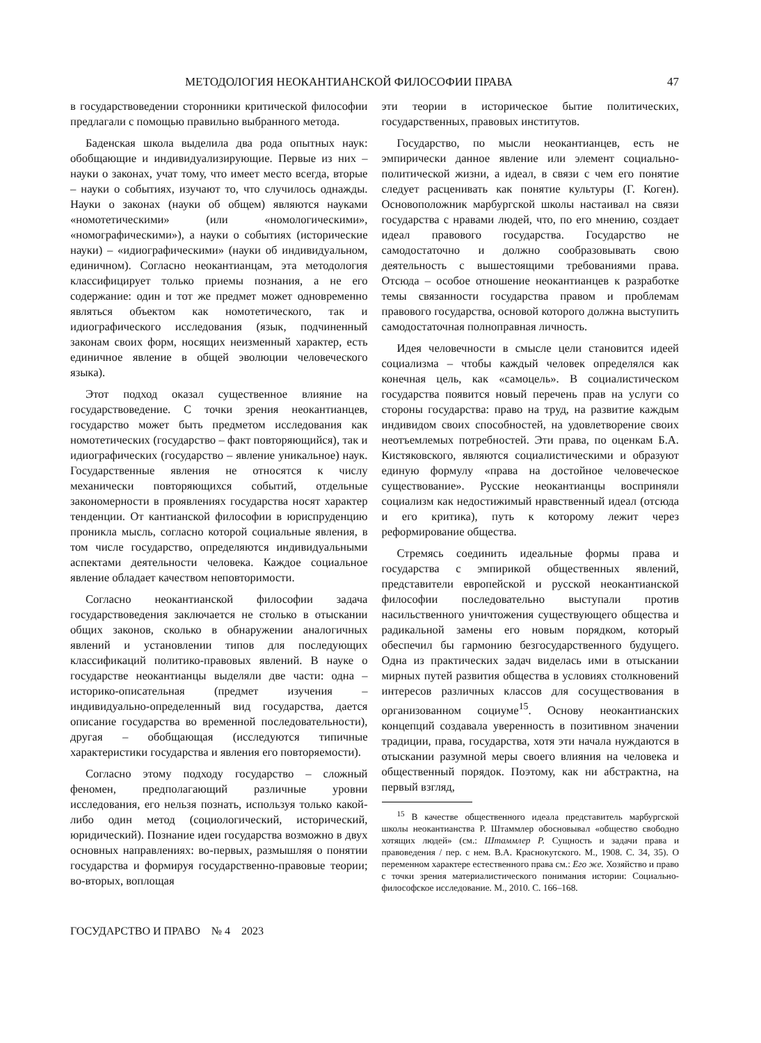МЕТОДОЛОГИЯ НЕОКАНТИАНСКОЙ ФИЛОСОФИИ ПРАВА 47
в государствоведении сторонники критической философии предлагали с помощью правильно выбранного метода.
Баденская школа выделила два рода опытных наук: обобщающие и индивидуализирующие. Первые из них – науки о законах, учат тому, что имеет место всегда, вторые – науки о событиях, изучают то, что случилось однажды. Науки о законах (науки об общем) являются науками «номотетическими» (или «номологическими», «номографическими»), а науки о событиях (исторические науки) – «идиографическими» (науки об индивидуальном, единичном). Согласно неокантианцам, эта методология классифицирует только приемы познания, а не его содержание: один и тот же предмет может одновременно являться объектом как номотетического, так и идиографического исследования (язык, подчиненный законам своих форм, носящих неизменный характер, есть единичное явление в общей эволюции человеческого языка).
Этот подход оказал существенное влияние на государствоведение. С точки зрения неокантианцев, государство может быть предметом исследования как номотетических (государство – факт повторяющийся), так и идиографических (государство – явление уникальное) наук. Государственные явления не относятся к числу механически повторяющихся событий, отдельные закономерности в проявлениях государства носят характер тенденции. От кантианской философии в юриспруденцию проникла мысль, согласно которой социальные явления, в том числе государство, определяются индивидуальными аспектами деятельности человека. Каждое социальное явление обладает качеством неповторимости.
Согласно неокантианской философии задача государствоведения заключается не столько в отыскании общих законов, сколько в обнаружении аналогичных явлений и установлении типов для последующих классификаций политико-правовых явлений. В науке о государстве неокантианцы выделяли две части: одна – историко-описательная (предмет изучения – индивидуально-определенный вид государства, дается описание государства во временной последовательности), другая – обобщающая (исследуются типичные характеристики государства и явления его повторяемости).
Согласно этому подходу государство – сложный феномен, предполагающий различные уровни исследования, его нельзя познать, используя только какой-либо один метод (социологический, исторический, юридический). Познание идеи государства возможно в двух основных направлениях: во-первых, размышляя о понятии государства и формируя государственно-правовые теории; во-вторых, воплощая
эти теории в историческое бытие политических, государственных, правовых институтов.
Государство, по мысли неокантианцев, есть не эмпирически данное явление или элемент социально-политической жизни, а идеал, в связи с чем его понятие следует расценивать как понятие культуры (Г. Коген). Основоположник марбургской школы настаивал на связи государства с нравами людей, что, по его мнению, создает идеал правового государства. Государство не самодостаточно и должно сообразовывать свою деятельность с вышестоящими требованиями права. Отсюда – особое отношение неокантианцев к разработке темы связанности государства правом и проблемам правового государства, основой которого должна выступить самодостаточная полноправная личность.
Идея человечности в смысле цели становится идеей социализма – чтобы каждый человек определялся как конечная цель, как «самоцель». В социалистическом государства появится новый перечень прав на услуги со стороны государства: право на труд, на развитие каждым индивидом своих способностей, на удовлетворение своих неотъемлемых потребностей. Эти права, по оценкам Б.А. Кистяковского, являются социалистическими и образуют единую формулу «права на достойное человеческое существование». Русские неокантианцы восприняли социализм как недостижимый нравственный идеал (отсюда и его критика), путь к которому лежит через реформирование общества.
Стремясь соединить идеальные формы права и государства с эмпирикой общественных явлений, представители европейской и русской неокантианской философии последовательно выступали против насильственного уничтожения существующего общества и радикальной замены его новым порядком, который обеспечил бы гармонию безгосударственного будущего. Одна из практических задач виделась ими в отыскании мирных путей развития общества в условиях столкновений интересов различных классов для сосуществования в организованном социуме<sup>15</sup>. Основу неокантианских концепций создавала уверенность в позитивном значении традиции, права, государства, хотя эти начала нуждаются в отыскании разумной меры своего влияния на человека и общественный порядок. Поэтому, как ни абстрактна, на первый взгляд,
<sup>15</sup> В качестве общественного идеала представитель марбургской школы неокантианства Р. Штаммлер обосновывал «общество свободно хотящих людей» (см.: Штаммлер Р. Сущность и задачи права и правоведения / пер. с нем. В.А. Краснокутского. М., 1908. С. 34, 35). О переменном характере естественного права см.: Его же. Хозяйство и право с точки зрения материалистического понимания истории: Социально-философское исследование. М., 2010. С. 166–168.
ГОСУДАРСТВО И ПРАВО № 4 2023